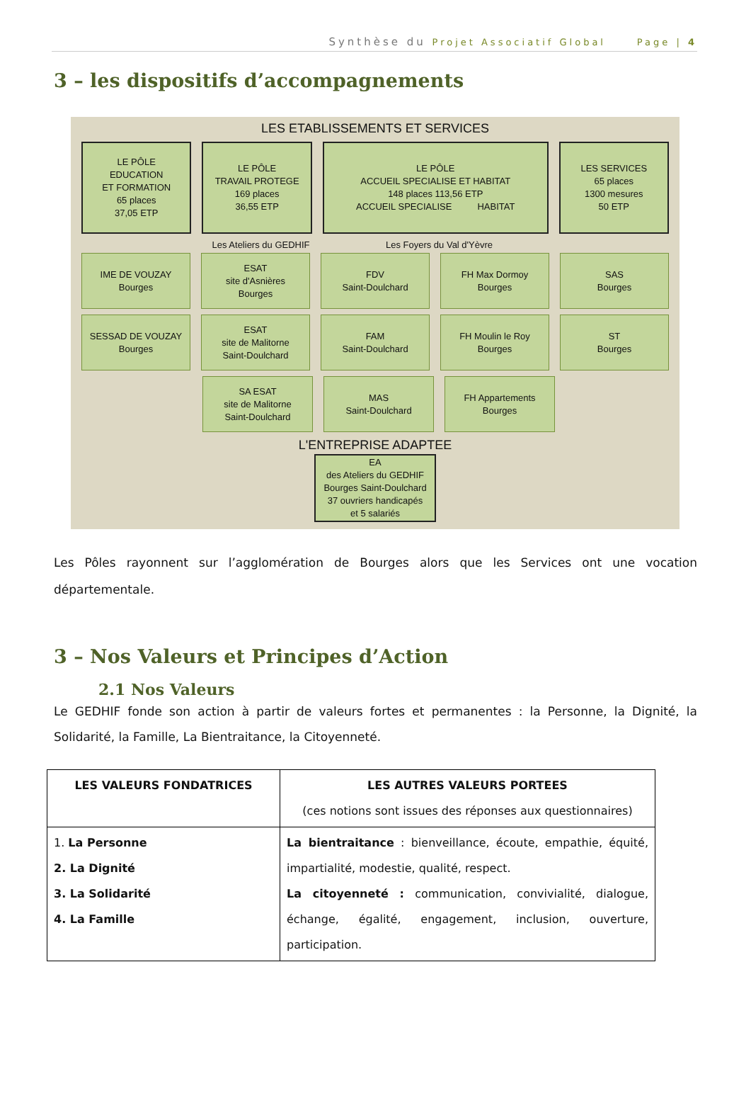Synthèse du Projet Associatif Global Page | 4
3 – les dispositifs d’accompagnements
LES ETABLISSEMENTS ET SERVICES
LE PÔLE
EDUCATION
ET FORMATION
65 places
37,05 ETP
LE PÔLE
TRAVAIL PROTEGE
169 places
36,55 ETP
LE PÔLE
ACCUEIL SPECIALISE ET HABITAT
148 places 113,56 ETP
ACCUEIL SPECIALISE HABITAT
LES SERVICES
65 places
1300 mesures
50 ETP
Les Ateliers du GEDHIF Les Foyers du Val d'Yèvre
IME DE VOUZAY
Bourges
ESAT
site d'Asnières
Bourges
FDV
Saint-Doulchard
FH Max Dormoy
Bourges
SAS
Bourges
SESSAD DE VOUZAY
Bourges
ESAT
site de Malitorne
Saint-Doulchard
FAM
Saint-Doulchard
FH Moulin le Roy
Bourges
ST
Bourges
SA ESAT
site de Malitorne
Saint-Doulchard
MAS
Saint-Doulchard
FH Appartements
Bourges
L'ENTREPRISE ADAPTEE
EA
des Ateliers du GEDHIF
Bourges Saint-Doulchard
37 ouvriers handicapés
et 5 salariés
Les Pôles rayonnent sur l’agglomération de Bourges alors que les Services ont une vocation départementale.
3 – Nos Valeurs et Principes d’Action
2.1 Nos Valeurs
Le GEDHIF fonde son action à partir de valeurs fortes et permanentes : la Personne, la Dignité, la Solidarité, la Famille, La Bientraitance, la Citoyenneté.
| LES VALEURS FONDATRICES | LES AUTRES VALEURS PORTEES (ces notions sont issues des réponses aux questionnaires) |
| --- | --- |
| 1. La Personne 2. La Dignité 3. La Solidarité 4. La Famille | La bientraitance : bienveillance, écoute, empathie, équité, impartialité, modestie, qualité, respect. La citoyenneté : communication, convivialité, dialogue, échange, égalité, engagement, inclusion, ouverture, participation. |